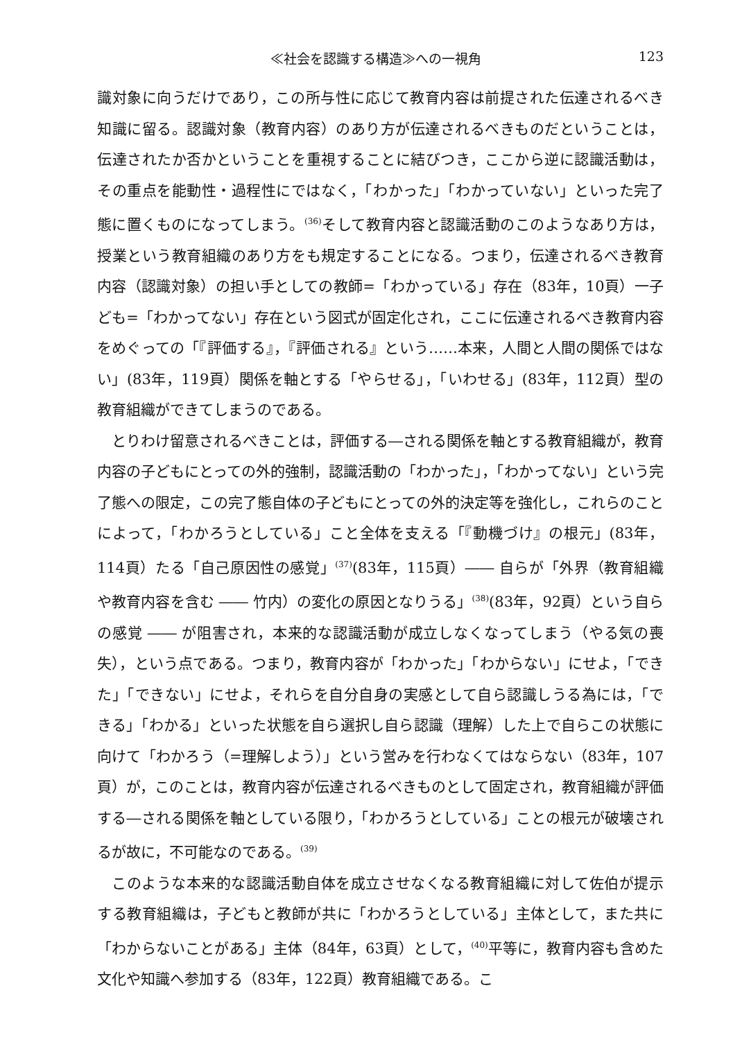≪社会を認識する構造≫への一視角 123
識対象に向うだけであり，この所与性に応じて教育内容は前提された伝達されるべき知識に留る。認識対象（教育内容）のあり方が伝達されるべきものだということは，伝達されたか否かということを重視することに結びつき，ここから逆に認識活動は，その重点を能動性・過程性にではなく，「わかった」「わかっていない」といった完了態に置くものになってしまう。<sup>(36)</sup>そして教育内容と認識活動のこのようなあり方は，授業という教育組織のあり方をも規定することになる。つまり，伝達されるべき教育内容（認識対象）の担い手としての教師=「わかっている」存在（83年，10頁）一子ども=「わかってない」存在という図式が固定化され，ここに伝達されるべき教育内容をめぐっての「『評価する』，『評価される』という……本来，人間と人間の関係ではない」(83年，119頁）関係を軸とする「やらせる」，「いわせる」(83年，112頁）型の教育組織ができてしまうのである。
とりわけ留意されるべきことは，評価する―される関係を軸とする教育組織が，教育内容の子どもにとっての外的強制，認識活動の「わかった」，「わかってない」という完了態への限定，この完了態自体の子どもにとっての外的決定等を強化し，これらのことによって，「わかろうとしている」こと全体を支える「『動機づけ』の根元」(83年，114頁）たる「自己原因性の感覚」<sup>(37)</sup>(83年，115頁）―― 自らが「外界（教育組織や教育内容を含む ―― 竹内）の変化の原因となりうる」<sup>(38)</sup>(83年，92頁）という自らの感覚 ―― が阻害され，本来的な認識活動が成立しなくなってしまう（やる気の喪失），という点である。つまり，教育内容が「わかった」「わからない」にせよ，「できた」「できない」にせよ，それらを自分自身の実感として自ら認識しうる為には，「できる」「わかる」といった状態を自ら選択し自ら認識（理解）した上で自らこの状態に向けて「わかろう（=理解しよう）」という営みを行わなくてはならない（83年，107頁）が，このことは，教育内容が伝達されるべきものとして固定され，教育組織が評価する―される関係を軸としている限り，「わかろうとしている」ことの根元が破壊されるが故に，不可能なのである。<sup>(39)</sup>
このような本来的な認識活動自体を成立させなくなる教育組織に対して佐伯が提示する教育組織は，子どもと教師が共に「わかろうとしている」主体として，また共に「わからないことがある」主体（84年，63頁）として，<sup>(40)</sup>平等に，教育内容も含めた文化や知識へ参加する（83年，122頁）教育組織である。こ